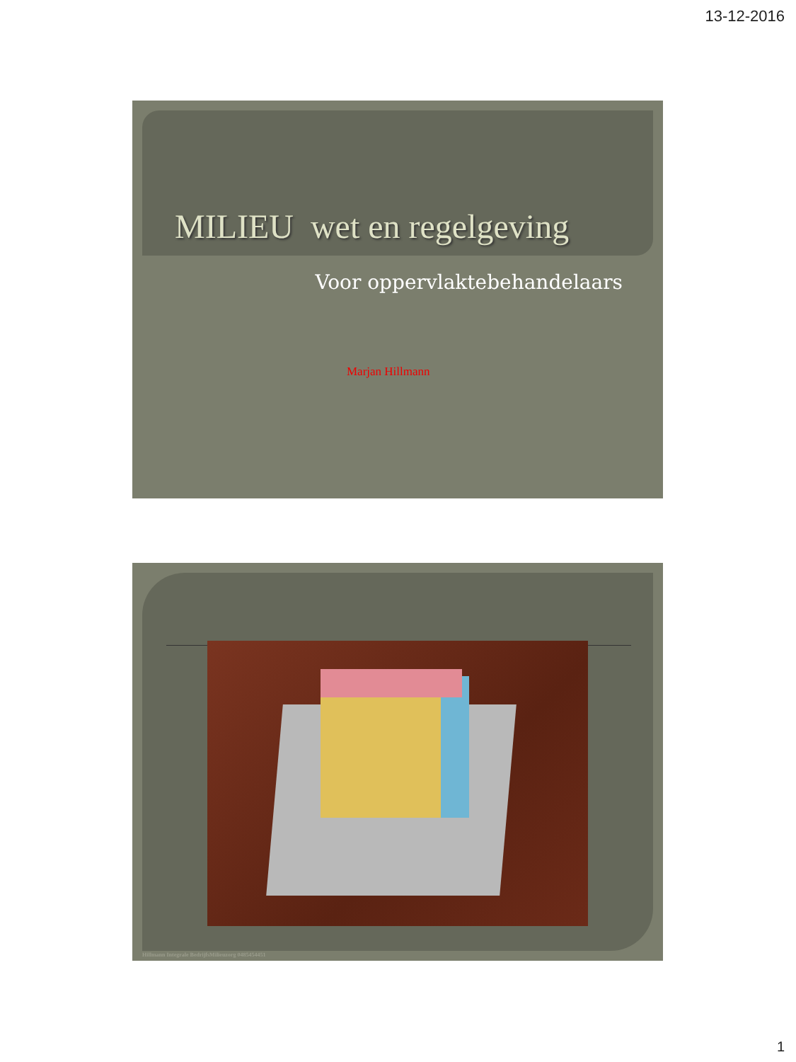13-12-2016
MILIEU wet en regelgeving
Voor oppervlaktebehandelaars
Marjan Hillmann
Hillmann Integrale BedrijfsMilieuzorg 0485454451
1